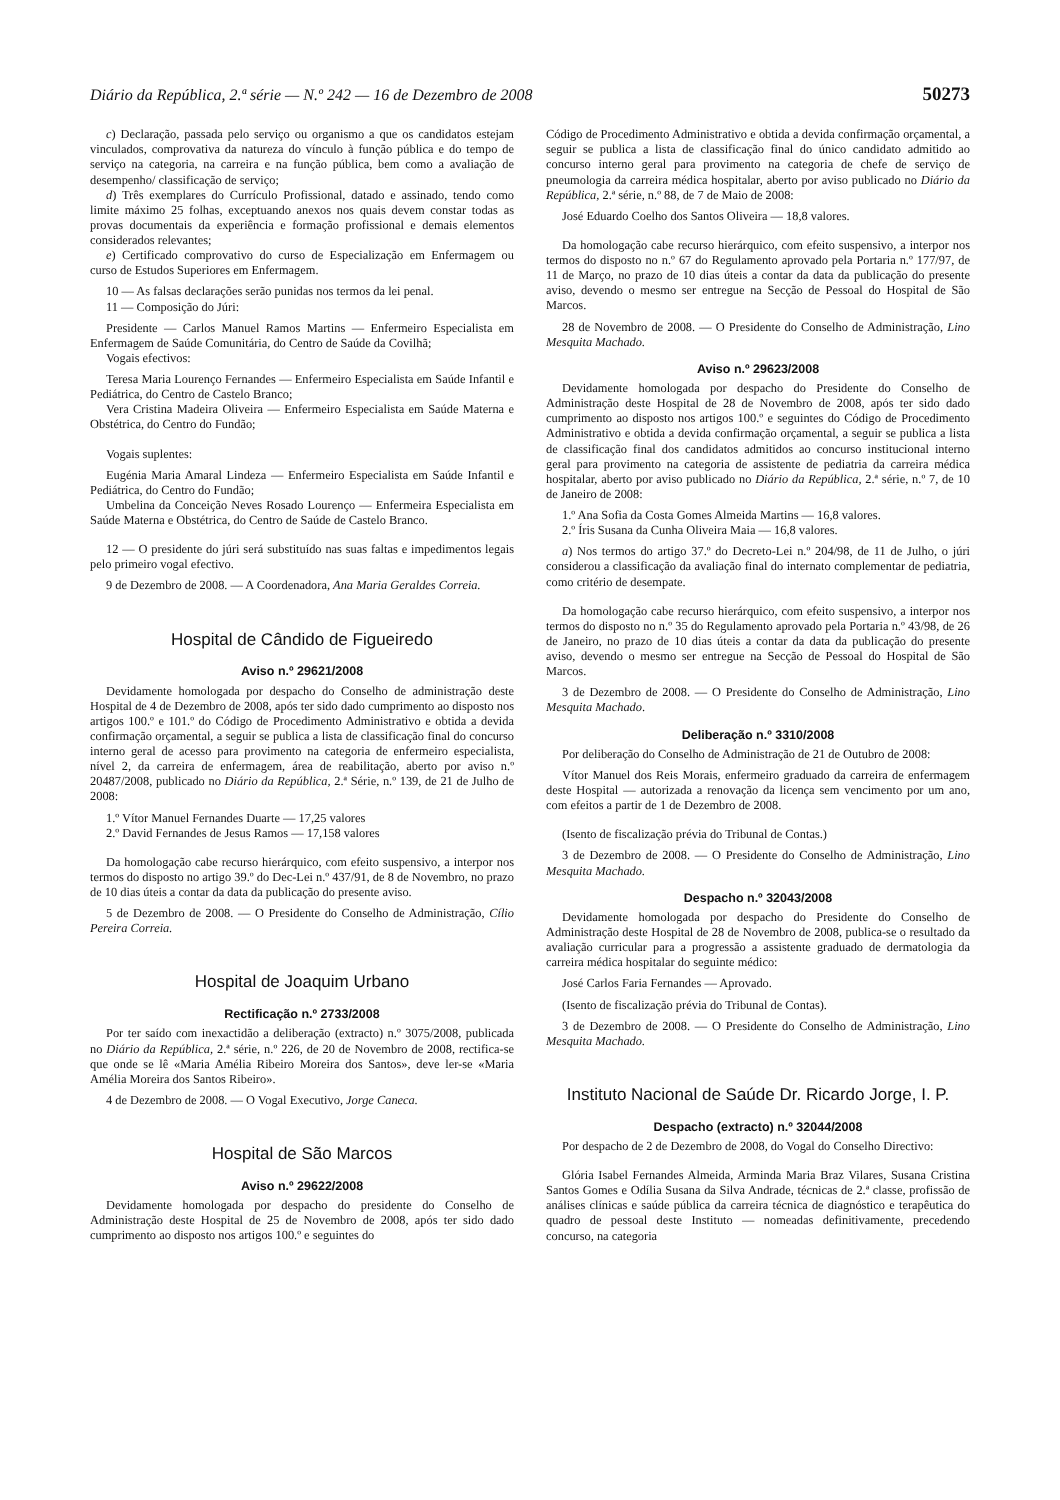Diário da República, 2.ª série — N.º 242 — 16 de Dezembro de 2008 50273
c) Declaração, passada pelo serviço ou organismo a que os candidatos estejam vinculados, comprovativa da natureza do vínculo à função pública e do tempo de serviço na categoria, na carreira e na função pública, bem como a avaliação de desempenho/ classificação de serviço;
d) Três exemplares do Currículo Profissional, datado e assinado, tendo como limite máximo 25 folhas, exceptuando anexos nos quais devem constar todas as provas documentais da experiência e formação profissional e demais elementos considerados relevantes;
e) Certificado comprovativo do curso de Especialização em Enfermagem ou curso de Estudos Superiores em Enfermagem.
10 — As falsas declarações serão punidas nos termos da lei penal.
11 — Composição do Júri:
Presidente — Carlos Manuel Ramos Martins — Enfermeiro Especialista em Enfermagem de Saúde Comunitária, do Centro de Saúde da Covilhã;
Vogais efectivos:
Teresa Maria Lourenço Fernandes — Enfermeiro Especialista em Saúde Infantil e Pediátrica, do Centro de Castelo Branco;
Vera Cristina Madeira Oliveira — Enfermeiro Especialista em Saúde Materna e Obstétrica, do Centro do Fundão;
Vogais suplentes:
Eugénia Maria Amaral Lindeza — Enfermeiro Especialista em Saúde Infantil e Pediátrica, do Centro do Fundão;
Umbelina da Conceição Neves Rosado Lourenço — Enfermeira Especialista em Saúde Materna e Obstétrica, do Centro de Saúde de Castelo Branco.
12 — O presidente do júri será substituído nas suas faltas e impedimentos legais pelo primeiro vogal efectivo.
9 de Dezembro de 2008. — A Coordenadora, Ana Maria Geraldes Correia.
Hospital de Cândido de Figueiredo
Aviso n.º 29621/2008
Devidamente homologada por despacho do Conselho de administração deste Hospital de 4 de Dezembro de 2008, após ter sido dado cumprimento ao disposto nos artigos 100.º e 101.º do Código de Procedimento Administrativo e obtida a devida confirmação orçamental, a seguir se publica a lista de classificação final do concurso interno geral de acesso para provimento na categoria de enfermeiro especialista, nível 2, da carreira de enfermagem, área de reabilitação, aberto por aviso n.º 20487/2008, publicado no Diário da República, 2.ª Série, n.º 139, de 21 de Julho de 2008:
1.º Vítor Manuel Fernandes Duarte — 17,25 valores
2.º David Fernandes de Jesus Ramos — 17,158 valores
Da homologação cabe recurso hierárquico, com efeito suspensivo, a interpor nos termos do disposto no artigo 39.º do Dec-Lei n.º 437/91, de 8 de Novembro, no prazo de 10 dias úteis a contar da data da publicação do presente aviso.
5 de Dezembro de 2008. — O Presidente do Conselho de Administração, Cílio Pereira Correia.
Hospital de Joaquim Urbano
Rectificação n.º 2733/2008
Por ter saído com inexactidão a deliberação (extracto) n.º 3075/2008, publicada no Diário da República, 2.ª série, n.º 226, de 20 de Novembro de 2008, rectifica-se que onde se lê «Maria Amélia Ribeiro Moreira dos Santos», deve ler-se «Maria Amélia Moreira dos Santos Ribeiro».
4 de Dezembro de 2008. — O Vogal Executivo, Jorge Caneca.
Hospital de São Marcos
Aviso n.º 29622/2008
Devidamente homologada por despacho do presidente do Conselho de Administração deste Hospital de 25 de Novembro de 2008, após ter sido dado cumprimento ao disposto nos artigos 100.º e seguintes do
Código de Procedimento Administrativo e obtida a devida confirmação orçamental, a seguir se publica a lista de classificação final do único candidato admitido ao concurso interno geral para provimento na categoria de chefe de serviço de pneumologia da carreira médica hospitalar, aberto por aviso publicado no Diário da República, 2.ª série, n.º 88, de 7 de Maio de 2008:
José Eduardo Coelho dos Santos Oliveira — 18,8 valores.
Da homologação cabe recurso hierárquico, com efeito suspensivo, a interpor nos termos do disposto no n.º 67 do Regulamento aprovado pela Portaria n.º 177/97, de 11 de Março, no prazo de 10 dias úteis a contar da data da publicação do presente aviso, devendo o mesmo ser entregue na Secção de Pessoal do Hospital de São Marcos.
28 de Novembro de 2008. — O Presidente do Conselho de Administração, Lino Mesquita Machado.
Aviso n.º 29623/2008
Devidamente homologada por despacho do Presidente do Conselho de Administração deste Hospital de 28 de Novembro de 2008, após ter sido dado cumprimento ao disposto nos artigos 100.º e seguintes do Código de Procedimento Administrativo e obtida a devida confirmação orçamental, a seguir se publica a lista de classificação final dos candidatos admitidos ao concurso institucional interno geral para provimento na categoria de assistente de pediatria da carreira médica hospitalar, aberto por aviso publicado no Diário da República, 2.ª série, n.º 7, de 10 de Janeiro de 2008:
1.º Ana Sofia da Costa Gomes Almeida Martins — 16,8 valores.
2.º Íris Susana da Cunha Oliveira Maia — 16,8 valores.
a) Nos termos do artigo 37.º do Decreto-Lei n.º 204/98, de 11 de Julho, o júri considerou a classificação da avaliação final do internato complementar de pediatria, como critério de desempate.
Da homologação cabe recurso hierárquico, com efeito suspensivo, a interpor nos termos do disposto no n.º 35 do Regulamento aprovado pela Portaria n.º 43/98, de 26 de Janeiro, no prazo de 10 dias úteis a contar da data da publicação do presente aviso, devendo o mesmo ser entregue na Secção de Pessoal do Hospital de São Marcos.
3 de Dezembro de 2008. — O Presidente do Conselho de Administração, Lino Mesquita Machado.
Deliberação n.º 3310/2008
Por deliberação do Conselho de Administração de 21 de Outubro de 2008:
Vítor Manuel dos Reis Morais, enfermeiro graduado da carreira de enfermagem deste Hospital — autorizada a renovação da licença sem vencimento por um ano, com efeitos a partir de 1 de Dezembro de 2008.
(Isento de fiscalização prévia do Tribunal de Contas.)
3 de Dezembro de 2008. — O Presidente do Conselho de Administração, Lino Mesquita Machado.
Despacho n.º 32043/2008
Devidamente homologada por despacho do Presidente do Conselho de Administração deste Hospital de 28 de Novembro de 2008, publica-se o resultado da avaliação curricular para a progressão a assistente graduado de dermatologia da carreira médica hospitalar do seguinte médico:
José Carlos Faria Fernandes — Aprovado.
(Isento de fiscalização prévia do Tribunal de Contas).
3 de Dezembro de 2008. — O Presidente do Conselho de Administração, Lino Mesquita Machado.
Instituto Nacional de Saúde Dr. Ricardo Jorge, I. P.
Despacho (extracto) n.º 32044/2008
Por despacho de 2 de Dezembro de 2008, do Vogal do Conselho Directivo:
Glória Isabel Fernandes Almeida, Arminda Maria Braz Vilares, Susana Cristina Santos Gomes e Odília Susana da Silva Andrade, técnicas de 2.ª classe, profissão de análises clínicas e saúde pública da carreira técnica de diagnóstico e terapêutica do quadro de pessoal deste Instituto — nomeadas definitivamente, precedendo concurso, na categoria